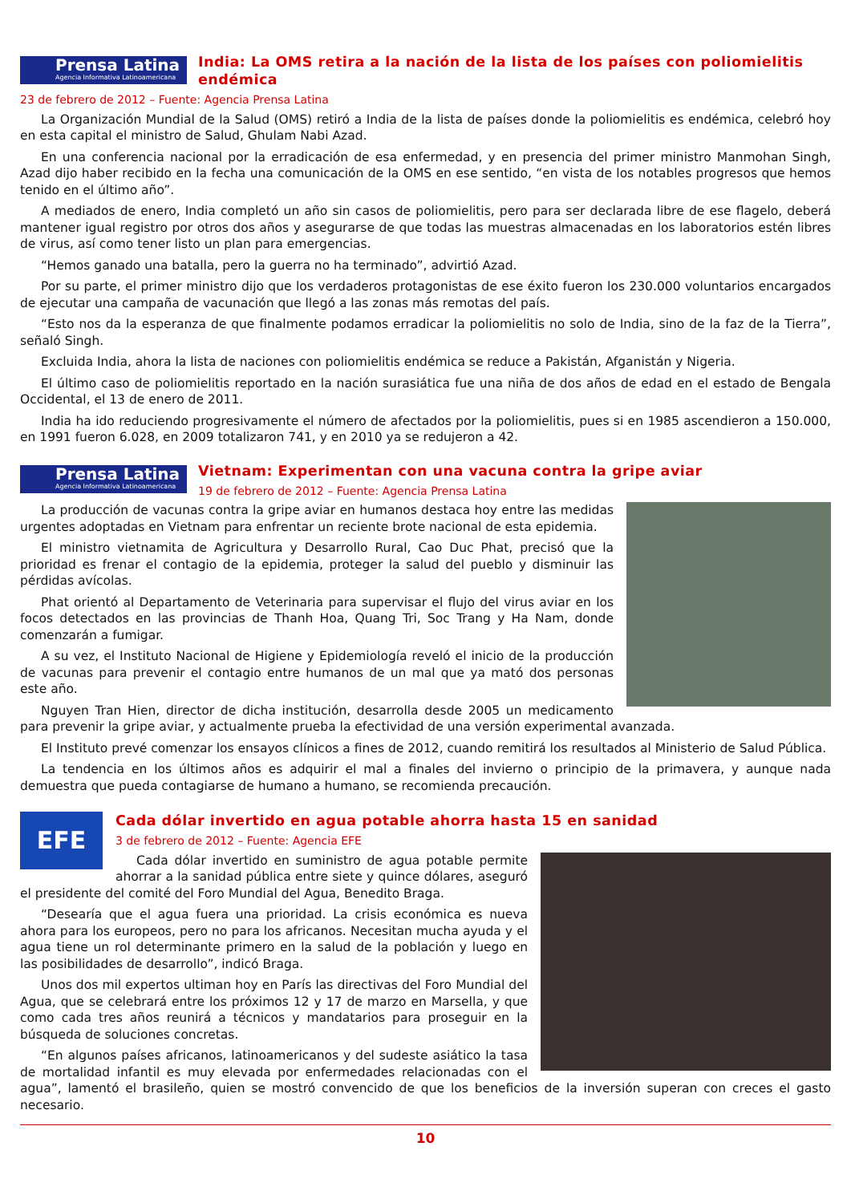Prensa Latina
Agencia Informativa Latinoamericana
India: La OMS retira a la nación de la lista de los países con poliomielitis endémica
23 de febrero de 2012 – Fuente: Agencia Prensa Latina
La Organización Mundial de la Salud (OMS) retiró a India de la lista de países donde la poliomielitis es endémica, celebró hoy en esta capital el ministro de Salud, Ghulam Nabi Azad.
En una conferencia nacional por la erradicación de esa enfermedad, y en presencia del primer ministro Manmohan Singh, Azad dijo haber recibido en la fecha una comunicación de la OMS en ese sentido, “en vista de los notables progresos que hemos tenido en el último año”.
A mediados de enero, India completó un año sin casos de poliomielitis, pero para ser declarada libre de ese flagelo, deberá mantener igual registro por otros dos años y asegurarse de que todas las muestras almacenadas en los laboratorios estén libres de virus, así como tener listo un plan para emergencias.
“Hemos ganado una batalla, pero la guerra no ha terminado”, advirtió Azad.
Por su parte, el primer ministro dijo que los verdaderos protagonistas de ese éxito fueron los 230.000 voluntarios encargados de ejecutar una campaña de vacunación que llegó a las zonas más remotas del país.
“Esto nos da la esperanza de que finalmente podamos erradicar la poliomielitis no solo de India, sino de la faz de la Tierra”, señaló Singh.
Excluida India, ahora la lista de naciones con poliomielitis endémica se reduce a Pakistán, Afganistán y Nigeria.
El último caso de poliomielitis reportado en la nación surasiática fue una niña de dos años de edad en el estado de Bengala Occidental, el 13 de enero de 2011.
India ha ido reduciendo progresivamente el número de afectados por la poliomielitis, pues si en 1985 ascendieron a 150.000, en 1991 fueron 6.028, en 2009 totalizaron 741, y en 2010 ya se redujeron a 42.
Prensa Latina
Agencia Informativa Latinoamericana
Vietnam: Experimentan con una vacuna contra la gripe aviar
19 de febrero de 2012 – Fuente: Agencia Prensa Latina
La producción de vacunas contra la gripe aviar en humanos destaca hoy entre las medidas urgentes adoptadas en Vietnam para enfrentar un reciente brote nacional de esta epidemia.
El ministro vietnamita de Agricultura y Desarrollo Rural, Cao Duc Phat, precisó que la prioridad es frenar el contagio de la epidemia, proteger la salud del pueblo y disminuir las pérdidas avícolas.
Phat orientó al Departamento de Veterinaria para supervisar el flujo del virus aviar en los focos detectados en las provincias de Thanh Hoa, Quang Tri, Soc Trang y Ha Nam, donde comenzarán a fumigar.
A su vez, el Instituto Nacional de Higiene y Epidemiología reveló el inicio de la producción de vacunas para prevenir el contagio entre humanos de un mal que ya mató dos personas este año.
Nguyen Tran Hien, director de dicha institución, desarrolla desde 2005 un medicamento para prevenir la gripe aviar, y actualmente prueba la efectividad de una versión experimental avanzada.
El Instituto prevé comenzar los ensayos clínicos a fines de 2012, cuando remitirá los resultados al Ministerio de Salud Pública.
La tendencia en los últimos años es adquirir el mal a finales del invierno o principio de la primavera, y aunque nada demuestra que pueda contagiarse de humano a humano, se recomienda precaución.
EFE
Cada dólar invertido en agua potable ahorra hasta 15 en sanidad
3 de febrero de 2012 – Fuente: Agencia EFE
Cada dólar invertido en suministro de agua potable permite ahorrar a la sanidad pública entre siete y quince dólares, aseguró el presidente del comité del Foro Mundial del Agua, Benedito Braga.
“Desearía que el agua fuera una prioridad. La crisis económica es nueva ahora para los europeos, pero no para los africanos. Necesitan mucha ayuda y el agua tiene un rol determinante primero en la salud de la población y luego en las posibilidades de desarrollo”, indicó Braga.
Unos dos mil expertos ultiman hoy en París las directivas del Foro Mundial del Agua, que se celebrará entre los próximos 12 y 17 de marzo en Marsella, y que como cada tres años reunirá a técnicos y mandatarios para proseguir en la búsqueda de soluciones concretas.
“En algunos países africanos, latinoamericanos y del sudeste asiático la tasa de mortalidad infantil es muy elevada por enfermedades relacionadas con el agua”, lamentó el brasileño, quien se mostró convencido de que los beneficios de la inversión superan con creces el gasto necesario.
10